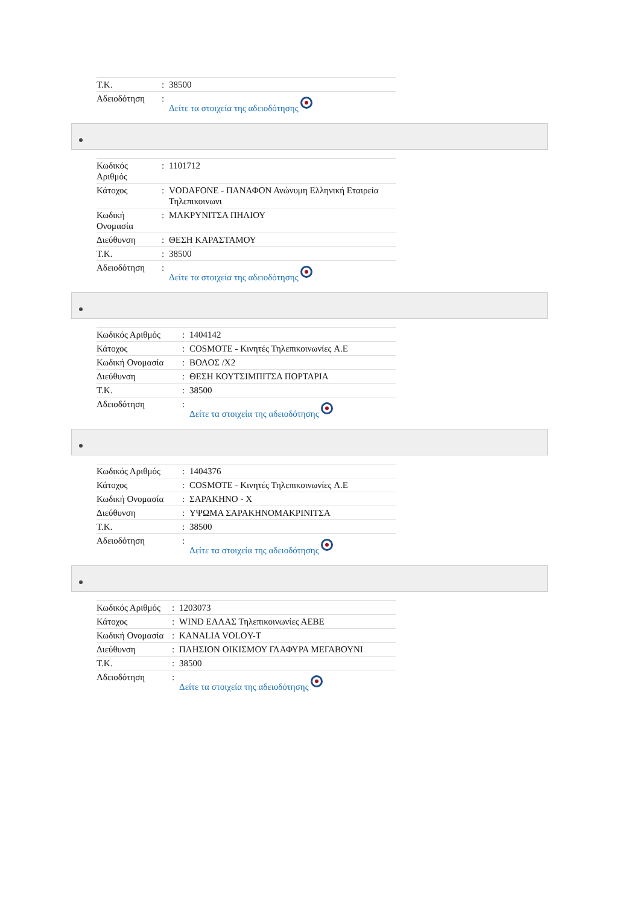| T.K. | : | 38500 |
| Αδειοδότηση | : | Δείτε τα στοιχεία της αδειοδότησης |
| Κωδικός Αριθμός | : | 1101712 |
| Κάτοχος | : | VODAFONE - ΠΑΝΑΦΟΝ Ανώνυμη Ελληνική Εταιρεία Τηλεπικοινωνι |
| Κωδική Ονομασία | : | ΜΑΚΡΥΝΙΤΣΑ ΠΗΛΙΟΥ |
| Διεύθυνση | : | ΘΕΣΗ ΚΑΡΑΣΤΑΜΟΥ |
| T.K. | : | 38500 |
| Αδειοδότηση | : | Δείτε τα στοιχεία της αδειοδότησης |
| Κωδικός Αριθμός | : | 1404142 |
| Κάτοχος | : | COSMOTE - Κινητές Τηλεπικοινωνίες A.E |
| Κωδική Ονομασία | : | ΒΟΛΟΣ /Χ2 |
| Διεύθυνση | : | ΘΕΣΗ ΚΟΥΤΣΙΜΠΙΤΣΑ ΠΟΡΤΑΡΙΑ |
| T.K. | : | 38500 |
| Αδειοδότηση | : | Δείτε τα στοιχεία της αδειοδότησης |
| Κωδικός Αριθμός | : | 1404376 |
| Κάτοχος | : | COSMOTE - Κινητές Τηλεπικοινωνίες A.E |
| Κωδική Ονομασία | : | ΣΑΡΑΚΗΝΟ - Χ |
| Διεύθυνση | : | ΥΨΩΜΑ ΣΑΡΑΚΗΝΟΜΑΚΡΙΝΙΤΣΑ |
| T.K. | : | 38500 |
| Αδειοδότηση | : | Δείτε τα στοιχεία της αδειοδότησης |
| Κωδικός Αριθμός | : | 1203073 |
| Κάτοχος | : | WIND ΕΛΛΑΣ Τηλεπικοινωνίες ΑΕΒΕ |
| Κωδική Ονομασία | : | KANALIA VOLOY-T |
| Διεύθυνση | : | ΠΛΗΣΙΟΝ ΟΙΚΙΣΜΟΥ ΓΛΑΦΥΡΑ ΜΕΓΑΒΟΥΝΙ |
| T.K. | : | 38500 |
| Αδειοδότηση | : | Δείτε τα στοιχεία της αδειοδότησης |